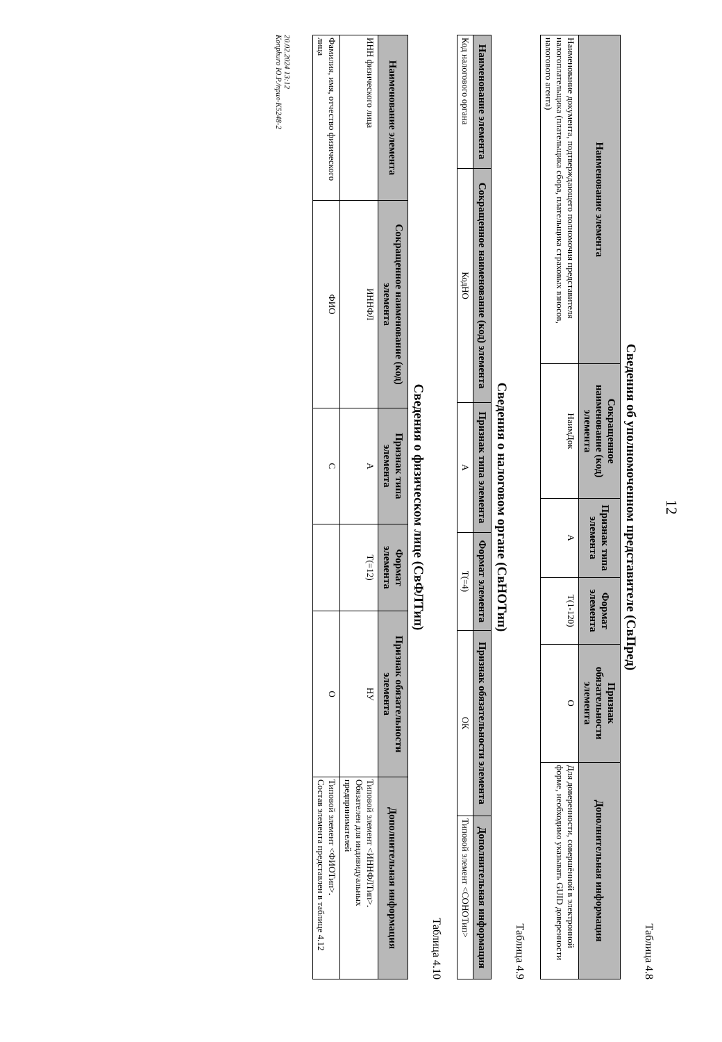12
Таблица 4.8
Сведения об уполномоченном представителе (СвПред)
| Наименование элемента | Сокращенное наименование (код) элемента | Признак типа элемента | Формат элемента | Признак обязательности элемента | Дополнительная информация |
| --- | --- | --- | --- | --- | --- |
| Наименование документа, подтверждающего полномочия представителя налогоплательщика (плательщика сбора, плательщика страховых взносов, налогового агента) | НаимДок | А | T(1-120) | О | Для доверенности, совершённой в электронной форме, необходимо указывать GUID доверенности |
Таблица 4.9
Сведения о налоговом органе (СвНОТип)
| Наименование элемента | Сокращенное наименование (код) элемента | Признак типа элемента | Формат элемента | Признак обязательности элемента | Дополнительная информация |
| --- | --- | --- | --- | --- | --- |
| Код налогового органа | КодНО | А | T(=4) | ОК | Типовой элемент <СОНОТип> |
Таблица 4.10
Сведения о физическом лице (СвФЛТип)
| Наименование элемента | Сокращенное наименование (код) элемента | Признак типа элемента | Формат элемента | Признак обязательности элемента | Дополнительная информация |
| --- | --- | --- | --- | --- | --- |
| ИНН физического лица | ИННФЛ | А | T(=12) | НУ | Типовой элемент <ИННФЛТип>. Обязателен для индивидуальных предпринимателей |
| Фамилия, имя, отчество физического лица | ФИО | С | | О | Типовой элемент <ФИОТип>. Состав элемента представлен в таблице 4.12 |
20.02.2024 13:12
Konphuro Ю.Р./прил-К5248-2